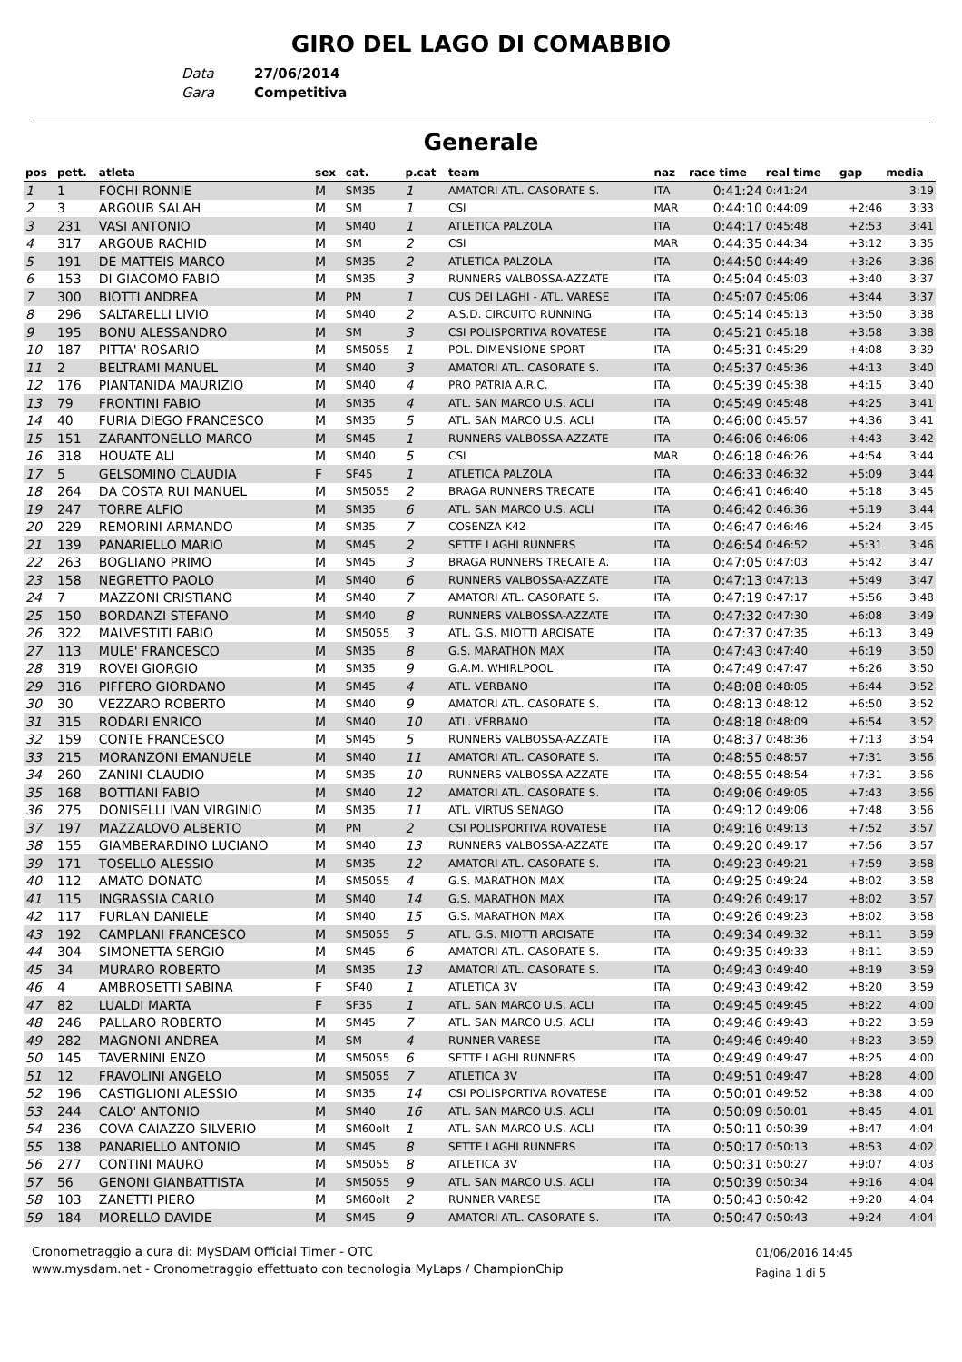GIRO DEL LAGO DI COMABBIO
Data 27/06/2014
Gara Competitiva
Generale
| pos | pett. | atleta | sex | cat. | p.cat | team | naz | race time | real time | gap | media |
| --- | --- | --- | --- | --- | --- | --- | --- | --- | --- | --- | --- |
| 1 | 1 | FOCHI RONNIE | M | SM35 | 1 | AMATORI ATL. CASORATE S. | ITA | 0:41:24 | 0:41:24 | | 3:19 |
| 2 | 3 | ARGOUB SALAH | M | SM | 1 | CSI | MAR | 0:44:10 | 0:44:09 | +2:46 | 3:33 |
| 3 | 231 | VASI ANTONIO | M | SM40 | 1 | ATLETICA PALZOLA | ITA | 0:44:17 | 0:45:48 | +2:53 | 3:41 |
| 4 | 317 | ARGOUB RACHID | M | SM | 2 | CSI | MAR | 0:44:35 | 0:44:34 | +3:12 | 3:35 |
| 5 | 191 | DE MATTEIS MARCO | M | SM35 | 2 | ATLETICA PALZOLA | ITA | 0:44:50 | 0:44:49 | +3:26 | 3:36 |
| 6 | 153 | DI GIACOMO FABIO | M | SM35 | 3 | RUNNERS VALBOSSA-AZZATE | ITA | 0:45:04 | 0:45:03 | +3:40 | 3:37 |
| 7 | 300 | BIOTTI ANDREA | M | PM | 1 | CUS DEI LAGHI - ATL. VARESE | ITA | 0:45:07 | 0:45:06 | +3:44 | 3:37 |
| 8 | 296 | SALTARELLI LIVIO | M | SM40 | 2 | A.S.D. CIRCUITO RUNNING | ITA | 0:45:14 | 0:45:13 | +3:50 | 3:38 |
| 9 | 195 | BONU ALESSANDRO | M | SM | 3 | CSI POLISPORTIVA ROVATESE | ITA | 0:45:21 | 0:45:18 | +3:58 | 3:38 |
| 10 | 187 | PITTA' ROSARIO | M | SM5055 | 1 | POL. DIMENSIONE SPORT | ITA | 0:45:31 | 0:45:29 | +4:08 | 3:39 |
| 11 | 2 | BELTRAMI MANUEL | M | SM40 | 3 | AMATORI ATL. CASORATE S. | ITA | 0:45:37 | 0:45:36 | +4:13 | 3:40 |
| 12 | 176 | PIANTANIDA MAURIZIO | M | SM40 | 4 | PRO PATRIA A.R.C. | ITA | 0:45:39 | 0:45:38 | +4:15 | 3:40 |
| 13 | 79 | FRONTINI FABIO | M | SM35 | 4 | ATL. SAN MARCO U.S. ACLI | ITA | 0:45:49 | 0:45:48 | +4:25 | 3:41 |
| 14 | 40 | FURIA DIEGO FRANCESCO | M | SM35 | 5 | ATL. SAN MARCO U.S. ACLI | ITA | 0:46:00 | 0:45:57 | +4:36 | 3:41 |
| 15 | 151 | ZARANTONELLO MARCO | M | SM45 | 1 | RUNNERS VALBOSSA-AZZATE | ITA | 0:46:06 | 0:46:06 | +4:43 | 3:42 |
| 16 | 318 | HOUATE ALI | M | SM40 | 5 | CSI | MAR | 0:46:18 | 0:46:26 | +4:54 | 3:44 |
| 17 | 5 | GELSOMINO CLAUDIA | F | SF45 | 1 | ATLETICA PALZOLA | ITA | 0:46:33 | 0:46:32 | +5:09 | 3:44 |
| 18 | 264 | DA COSTA RUI MANUEL | M | SM5055 | 2 | BRAGA RUNNERS TRECATE | ITA | 0:46:41 | 0:46:40 | +5:18 | 3:45 |
| 19 | 247 | TORRE ALFIO | M | SM35 | 6 | ATL. SAN MARCO U.S. ACLI | ITA | 0:46:42 | 0:46:36 | +5:19 | 3:44 |
| 20 | 229 | REMORINI ARMANDO | M | SM35 | 7 | COSENZA K42 | ITA | 0:46:47 | 0:46:46 | +5:24 | 3:45 |
| 21 | 139 | PANARIELLO MARIO | M | SM45 | 2 | SETTE LAGHI RUNNERS | ITA | 0:46:54 | 0:46:52 | +5:31 | 3:46 |
| 22 | 263 | BOGLIANO PRIMO | M | SM45 | 3 | BRAGA RUNNERS TRECATE A. | ITA | 0:47:05 | 0:47:03 | +5:42 | 3:47 |
| 23 | 158 | NEGRETTO PAOLO | M | SM40 | 6 | RUNNERS VALBOSSA-AZZATE | ITA | 0:47:13 | 0:47:13 | +5:49 | 3:47 |
| 24 | 7 | MAZZONI CRISTIANO | M | SM40 | 7 | AMATORI ATL. CASORATE S. | ITA | 0:47:19 | 0:47:17 | +5:56 | 3:48 |
| 25 | 150 | BORDANZI STEFANO | M | SM40 | 8 | RUNNERS VALBOSSA-AZZATE | ITA | 0:47:32 | 0:47:30 | +6:08 | 3:49 |
| 26 | 322 | MALVESTITI FABIO | M | SM5055 | 3 | ATL. G.S. MIOTTI ARCISATE | ITA | 0:47:37 | 0:47:35 | +6:13 | 3:49 |
| 27 | 113 | MULE' FRANCESCO | M | SM35 | 8 | G.S. MARATHON MAX | ITA | 0:47:43 | 0:47:40 | +6:19 | 3:50 |
| 28 | 319 | ROVEI GIORGIO | M | SM35 | 9 | G.A.M. WHIRLPOOL | ITA | 0:47:49 | 0:47:47 | +6:26 | 3:50 |
| 29 | 316 | PIFFERO GIORDANO | M | SM45 | 4 | ATL. VERBANO | ITA | 0:48:08 | 0:48:05 | +6:44 | 3:52 |
| 30 | 30 | VEZZARO ROBERTO | M | SM40 | 9 | AMATORI ATL. CASORATE S. | ITA | 0:48:13 | 0:48:12 | +6:50 | 3:52 |
| 31 | 315 | RODARI ENRICO | M | SM40 | 10 | ATL. VERBANO | ITA | 0:48:18 | 0:48:09 | +6:54 | 3:52 |
| 32 | 159 | CONTE FRANCESCO | M | SM45 | 5 | RUNNERS VALBOSSA-AZZATE | ITA | 0:48:37 | 0:48:36 | +7:13 | 3:54 |
| 33 | 215 | MORANZONI EMANUELE | M | SM40 | 11 | AMATORI ATL. CASORATE S. | ITA | 0:48:55 | 0:48:57 | +7:31 | 3:56 |
| 34 | 260 | ZANINI CLAUDIO | M | SM35 | 10 | RUNNERS VALBOSSA-AZZATE | ITA | 0:48:55 | 0:48:54 | +7:31 | 3:56 |
| 35 | 168 | BOTTIANI FABIO | M | SM40 | 12 | AMATORI ATL. CASORATE S. | ITA | 0:49:06 | 0:49:05 | +7:43 | 3:56 |
| 36 | 275 | DONISELLI IVAN VIRGINIO | M | SM35 | 11 | ATL. VIRTUS SENAGO | ITA | 0:49:12 | 0:49:06 | +7:48 | 3:56 |
| 37 | 197 | MAZZALOVO ALBERTO | M | PM | 2 | CSI POLISPORTIVA ROVATESE | ITA | 0:49:16 | 0:49:13 | +7:52 | 3:57 |
| 38 | 155 | GIAMBERARDINO LUCIANO | M | SM40 | 13 | RUNNERS VALBOSSA-AZZATE | ITA | 0:49:20 | 0:49:17 | +7:56 | 3:57 |
| 39 | 171 | TOSELLO ALESSIO | M | SM35 | 12 | AMATORI ATL. CASORATE S. | ITA | 0:49:23 | 0:49:21 | +7:59 | 3:58 |
| 40 | 112 | AMATO DONATO | M | SM5055 | 4 | G.S. MARATHON MAX | ITA | 0:49:25 | 0:49:24 | +8:02 | 3:58 |
| 41 | 115 | INGRASSIA CARLO | M | SM40 | 14 | G.S. MARATHON MAX | ITA | 0:49:26 | 0:49:17 | +8:02 | 3:57 |
| 42 | 117 | FURLAN DANIELE | M | SM40 | 15 | G.S. MARATHON MAX | ITA | 0:49:26 | 0:49:23 | +8:02 | 3:58 |
| 43 | 192 | CAMPLANI FRANCESCO | M | SM5055 | 5 | ATL. G.S. MIOTTI ARCISATE | ITA | 0:49:34 | 0:49:32 | +8:11 | 3:59 |
| 44 | 304 | SIMONETTA SERGIO | M | SM45 | 6 | AMATORI ATL. CASORATE S. | ITA | 0:49:35 | 0:49:33 | +8:11 | 3:59 |
| 45 | 34 | MURARO ROBERTO | M | SM35 | 13 | AMATORI ATL. CASORATE S. | ITA | 0:49:43 | 0:49:40 | +8:19 | 3:59 |
| 46 | 4 | AMBROSETTI SABINA | F | SF40 | 1 | ATLETICA 3V | ITA | 0:49:43 | 0:49:42 | +8:20 | 3:59 |
| 47 | 82 | LUALDI MARTA | F | SF35 | 1 | ATL. SAN MARCO U.S. ACLI | ITA | 0:49:45 | 0:49:45 | +8:22 | 4:00 |
| 48 | 246 | PALLARO ROBERTO | M | SM45 | 7 | ATL. SAN MARCO U.S. ACLI | ITA | 0:49:46 | 0:49:43 | +8:22 | 3:59 |
| 49 | 282 | MAGNONI ANDREA | M | SM | 4 | RUNNER VARESE | ITA | 0:49:46 | 0:49:40 | +8:23 | 3:59 |
| 50 | 145 | TAVERNINI ENZO | M | SM5055 | 6 | SETTE LAGHI RUNNERS | ITA | 0:49:49 | 0:49:47 | +8:25 | 4:00 |
| 51 | 12 | FRAVOLINI ANGELO | M | SM5055 | 7 | ATLETICA 3V | ITA | 0:49:51 | 0:49:47 | +8:28 | 4:00 |
| 52 | 196 | CASTIGLIONI ALESSIO | M | SM35 | 14 | CSI POLISPORTIVA ROVATESE | ITA | 0:50:01 | 0:49:52 | +8:38 | 4:00 |
| 53 | 244 | CALO' ANTONIO | M | SM40 | 16 | ATL. SAN MARCO U.S. ACLI | ITA | 0:50:09 | 0:50:01 | +8:45 | 4:01 |
| 54 | 236 | COVA CAIAZZO SILVERIO | M | SM60olt | 1 | ATL. SAN MARCO U.S. ACLI | ITA | 0:50:11 | 0:50:39 | +8:47 | 4:04 |
| 55 | 138 | PANARIELLO ANTONIO | M | SM45 | 8 | SETTE LAGHI RUNNERS | ITA | 0:50:17 | 0:50:13 | +8:53 | 4:02 |
| 56 | 277 | CONTINI MAURO | M | SM5055 | 8 | ATLETICA 3V | ITA | 0:50:31 | 0:50:27 | +9:07 | 4:03 |
| 57 | 56 | GENONI GIANBATTISTA | M | SM5055 | 9 | ATL. SAN MARCO U.S. ACLI | ITA | 0:50:39 | 0:50:34 | +9:16 | 4:04 |
| 58 | 103 | ZANETTI PIERO | M | SM60olt | 2 | RUNNER VARESE | ITA | 0:50:43 | 0:50:42 | +9:20 | 4:04 |
| 59 | 184 | MORELLO DAVIDE | M | SM45 | 9 | AMATORI ATL. CASORATE S. | ITA | 0:50:47 | 0:50:43 | +9:24 | 4:04 |
01/06/2016 14:45
Pagina 1 di 5
Cronometraggio a cura di: MySDAM Official Timer - OTC
www.mysdam.net - Cronometraggio effettuato con tecnologia MyLaps / ChampionChip